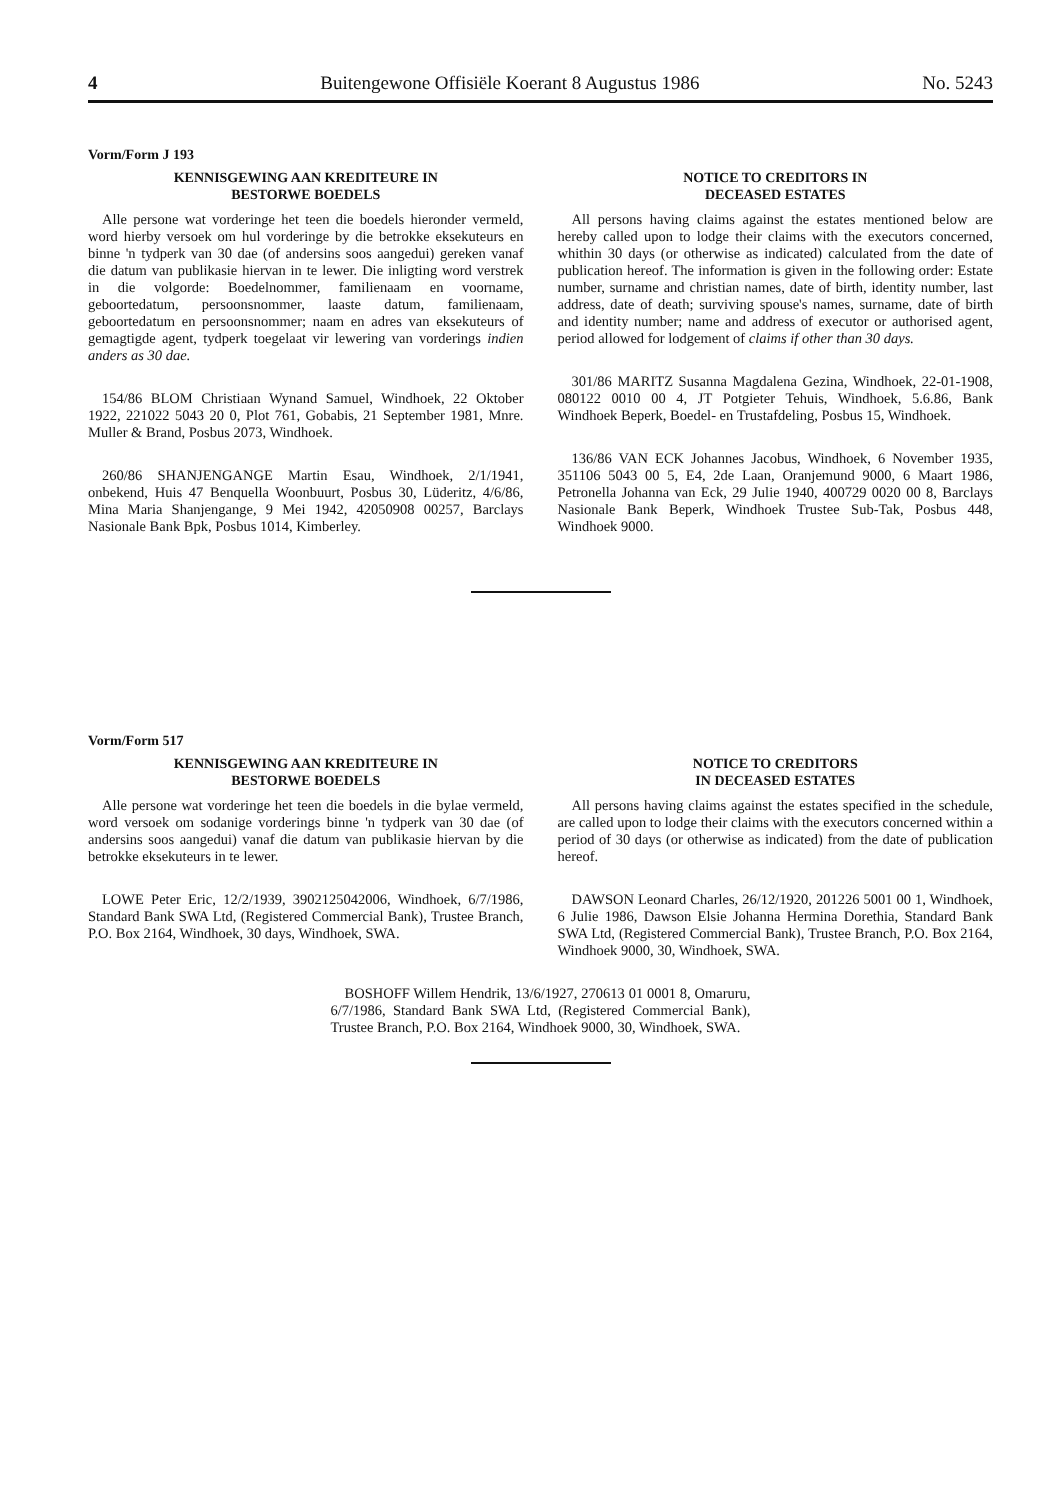4 Buitengewone Offisiële Koerant 8 Augustus 1986 No. 5243
Vorm/Form J 193
KENNISGEWING AAN KREDITEURE IN
BESTORWE BOEDELS
Alle persone wat vorderinge het teen die boedels hieronder vermeld, word hierby versoek om hul vorderinge by die betrokke eksekuteurs en binne 'n tydperk van 30 dae (of andersins soos aangedui) gereken vanaf die datum van publikasie hiervan in te lewer. Die inligting word verstrek in die volgorde: Boedelnommer, familienaam en voorname, geboortedatum, persoonsnommer, laaste datum, familienaam, geboortedatum en persoonsnommer; naam en adres van eksekuteurs of gemagtigde agent, tydperk toegelaat vir lewering van vorderings indien anders as 30 dae.
154/86 BLOM Christiaan Wynand Samuel, Windhoek, 22 Oktober 1922, 221022 5043 20 0, Plot 761, Gobabis, 21 September 1981, Mnre. Muller & Brand, Posbus 2073, Windhoek.
260/86 SHANJENGANGE Martin Esau, Windhoek, 2/1/1941, onbekend, Huis 47 Benquella Woonbuurt, Posbus 30, Lüderitz, 4/6/86, Mina Maria Shanjengange, 9 Mei 1942, 42050908 00257, Barclays Nasionale Bank Bpk, Posbus 1014, Kimberley.
NOTICE TO CREDITORS IN
DECEASED ESTATES
All persons having claims against the estates mentioned below are hereby called upon to lodge their claims with the executors concerned, whithin 30 days (or otherwise as indicated) calculated from the date of publication hereof. The information is given in the following order: Estate number, surname and christian names, date of birth, identity number, last address, date of death; surviving spouse's names, surname, date of birth and identity number; name and address of executor or authorised agent, period allowed for lodgement of claims if other than 30 days.
301/86 MARITZ Susanna Magdalena Gezina, Windhoek, 22-01-1908, 080122 0010 00 4, JT Potgieter Tehuis, Windhoek, 5.6.86, Bank Windhoek Beperk, Boedel- en Trustafdeling, Posbus 15, Windhoek.
136/86 VAN ECK Johannes Jacobus, Windhoek, 6 November 1935, 351106 5043 00 5, E4, 2de Laan, Oranjemund 9000, 6 Maart 1986, Petronella Johanna van Eck, 29 Julie 1940, 400729 0020 00 8, Barclays Nasionale Bank Beperk, Windhoek Trustee Sub-Tak, Posbus 448, Windhoek 9000.
Vorm/Form 517
KENNISGEWING AAN KREDITEURE IN
BESTORWE BOEDELS
Alle persone wat vorderinge het teen die boedels in die bylae vermeld, word versoek om sodanige vorderings binne 'n tydperk van 30 dae (of andersins soos aangedui) vanaf die datum van publikasie hiervan by die betrokke eksekuteurs in te lewer.
LOWE Peter Eric, 12/2/1939, 3902125042006, Windhoek, 6/7/1986, Standard Bank SWA Ltd, (Registered Commercial Bank), Trustee Branch, P.O. Box 2164, Windhoek, 30 days, Windhoek, SWA.
NOTICE TO CREDITORS
IN DECEASED ESTATES
All persons having claims against the estates specified in the schedule, are called upon to lodge their claims with the executors concerned within a period of 30 days (or otherwise as indicated) from the date of publication hereof.
DAWSON Leonard Charles, 26/12/1920, 201226 5001 00 1, Windhoek, 6 Julie 1986, Dawson Elsie Johanna Hermina Dorethia, Standard Bank SWA Ltd, (Registered Commercial Bank), Trustee Branch, P.O. Box 2164, Windhoek 9000, 30, Windhoek, SWA.
BOSHOFF Willem Hendrik, 13/6/1927, 270613 01 0001 8, Omaruru, 6/7/1986, Standard Bank SWA Ltd, (Registered Commercial Bank), Trustee Branch, P.O. Box 2164, Windhoek 9000, 30, Windhoek, SWA.